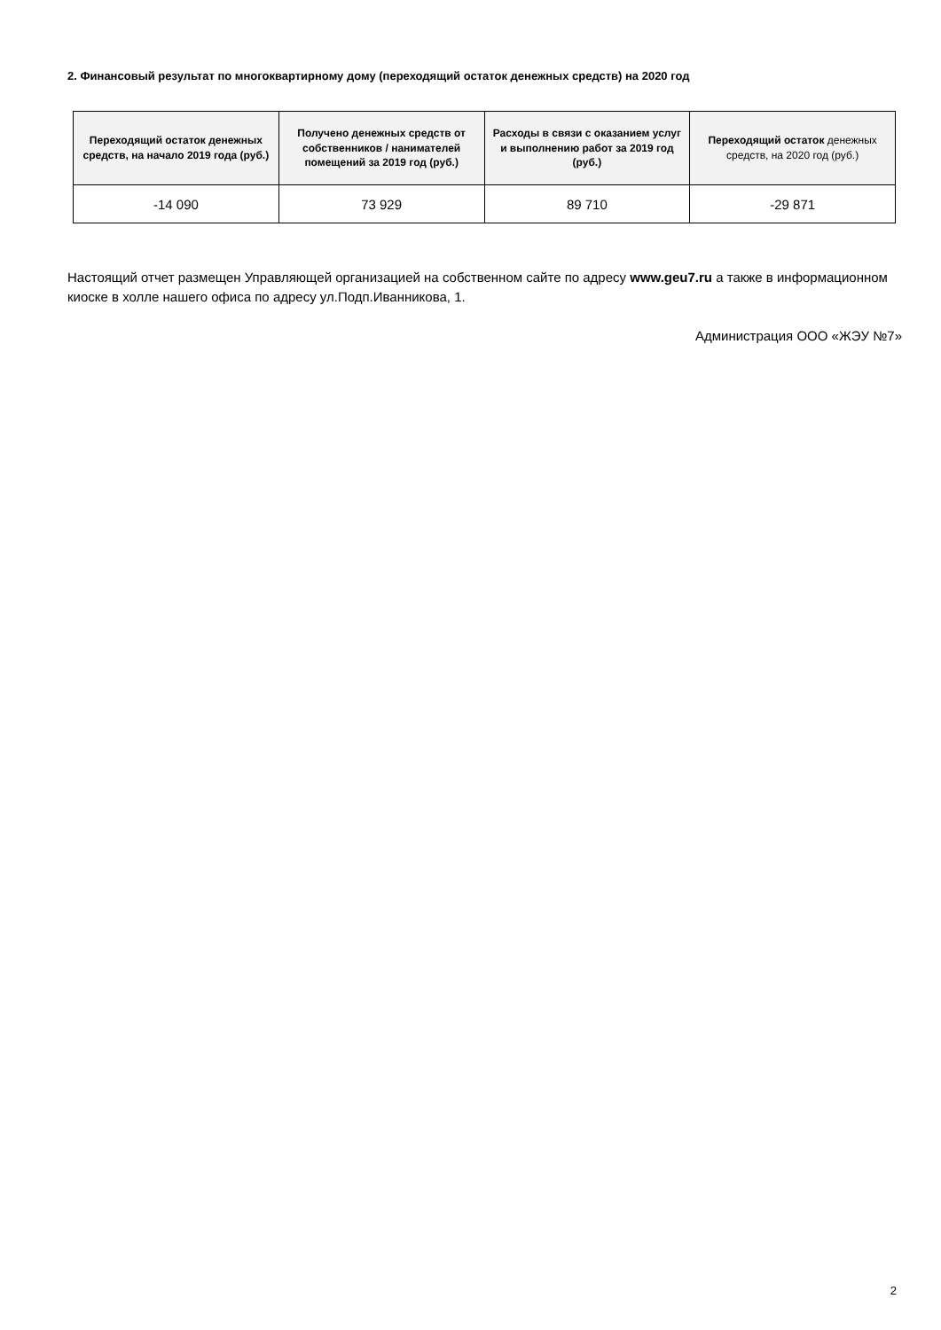2. Финансовый результат по многоквартирному дому (переходящий остаток денежных средств) на 2020 год
| Переходящий остаток денежных средств, на начало 2019 года (руб.) | Получено денежных средств от собственников / нанимателей помещений за 2019 год (руб.) | Расходы в связи с оказанием услуг и выполнению работ за 2019 год (руб.) | Переходящий остаток денежных средств, на 2020 год (руб.) |
| --- | --- | --- | --- |
| -14 090 | 73 929 | 89 710 | -29 871 |
Настоящий отчет размещен Управляющей организацией на собственном сайте по адресу www.geu7.ru а также в информационном киоске в холле нашего офиса по адресу ул.Подп.Иванникова, 1.
Администрация ООО «ЖЭУ №7»
2